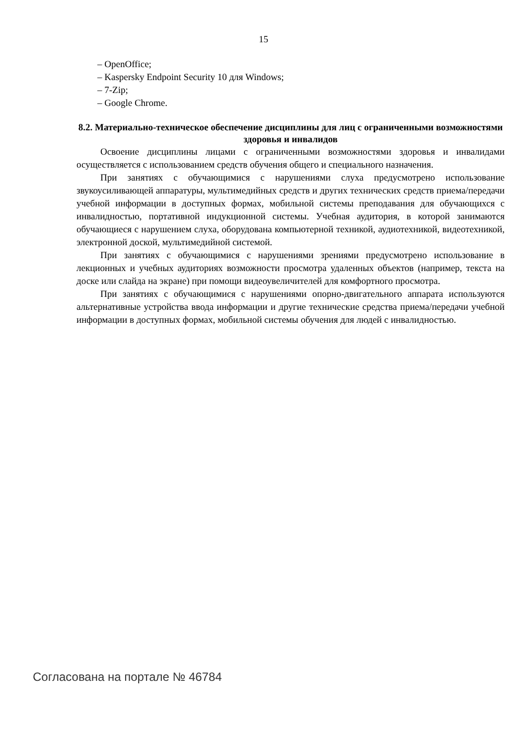15
– OpenOffice;
– Kaspersky Endpoint Security 10 для Windows;
– 7-Zip;
– Google Chrome.
8.2. Материально-техническое обеспечение дисциплины для лиц с ограниченными возможностями здоровья и инвалидов
Освоение дисциплины лицами с ограниченными возможностями здоровья и инвалидами осуществляется с использованием средств обучения общего и специального назначения.
При занятиях с обучающимися с нарушениями слуха предусмотрено использование звукоусиливающей аппаратуры, мультимедийных средств и других технических средств приема/передачи учебной информации в доступных формах, мобильной системы преподавания для обучающихся с инвалидностью, портативной индукционной системы. Учебная аудитория, в которой занимаются обучающиеся с нарушением слуха, оборудована компьютерной техникой, аудиотехникой, видеотехникой, электронной доской, мультимедийной системой.
При занятиях с обучающимися с нарушениями зрениями предусмотрено использование в лекционных и учебных аудиториях возможности просмотра удаленных объектов (например, текста на доске или слайда на экране) при помощи видеоувеличителей для комфортного просмотра.
При занятиях с обучающимися с нарушениями опорно-двигательного аппарата используются альтернативные устройства ввода информации и другие технические средства приема/передачи учебной информации в доступных формах, мобильной системы обучения для людей с инвалидностью.
Согласована на портале № 46784